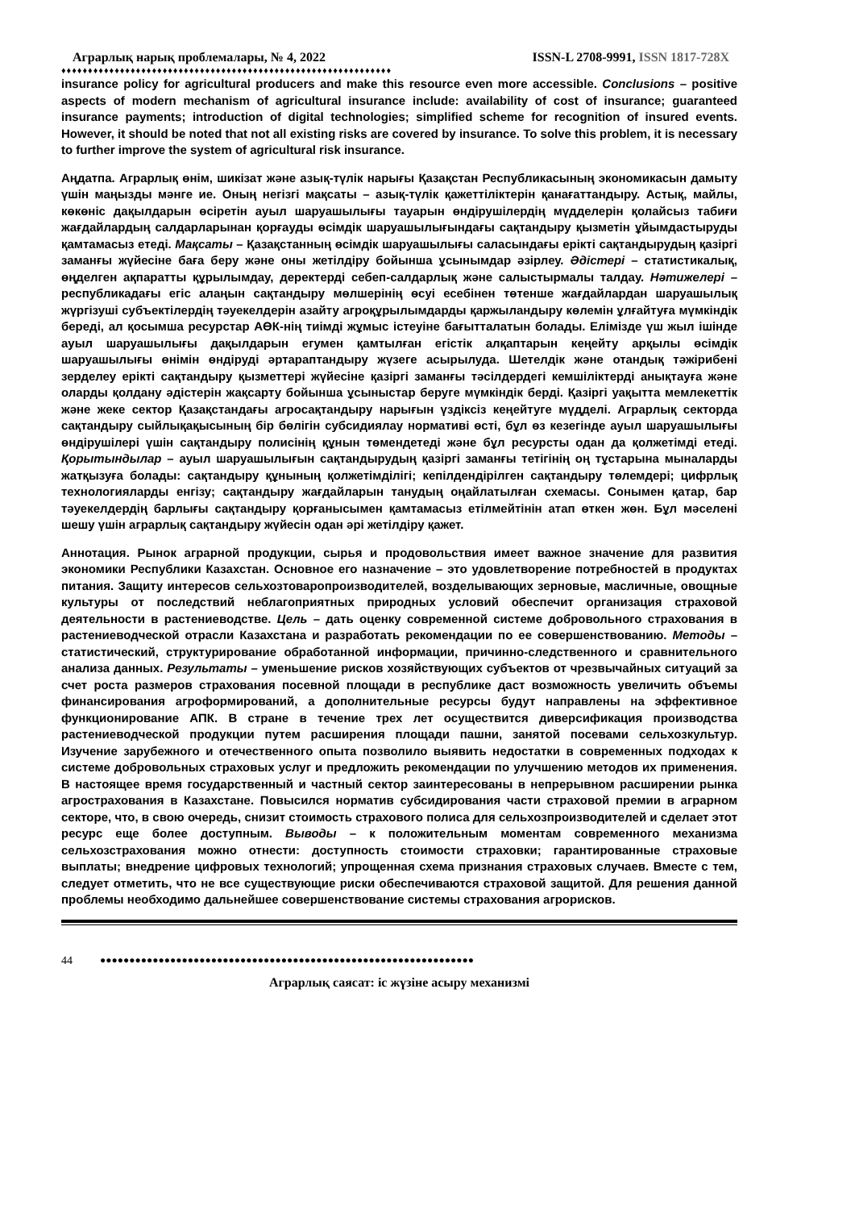Аграрлық нарық проблемалары, № 4, 2022 ISSN-L 2708-9991, ISSN 1817-728X
♦♦♦♦♦♦♦♦♦♦♦♦♦♦♦♦♦♦♦♦♦♦♦♦♦♦♦♦♦♦♦♦♦♦♦♦♦♦♦♦♦♦♦♦♦♦♦♦♦♦♦♦♦♦♦♦♦♦♦♦♦♦
insurance policy for agricultural producers and make this resource even more accessible. Conclusions – positive aspects of modern mechanism of agricultural insurance include: availability of cost of insurance; guaranteed insurance payments; introduction of digital technologies; simplified scheme for recognition of insured events. However, it should be noted that not all existing risks are covered by insurance. To solve this problem, it is necessary to further improve the system of agricultural risk insurance.
Аңдатпа. Аграрлық өнім, шикізат және азық-түлік нарығы Қазақстан Республикасының экономикасын дамыту үшін маңызды мәнге ие. Оның негізгі мақсаты – азық-түлік қажеттіліктерін қанағаттандыру. Астық, майлы, көкөніс дақылдарын өсіретін ауыл шаруашылығы тауарын өндірушілердің мүдделерін қолайсыз табиғи жағдайлардың салдарларынан қорғауды өсімдік шаруашылығындағы сақтандыру қызметін ұйымдастыруды қамтамасыз етеді. Мақсаты – Қазақстанның өсімдік шаруашылығы саласындағы ерікті сақтандырудың қазіргі заманғы жүйесіне баға беру және оны жетілдіру бойынша ұсынымдар әзірлеу. Әдістері – статистикалық, өңделген ақпаратты құрылымдау, деректерді себеп-салдарлық және салыстырмалы талдау. Нәтижелері – республикадағы егіс алаңын сақтандыру мөлшерінің өсуі есебінен төтенше жағдайлардан шаруашылық жүргізуші субъектілердің тәуекелдерін азайту агроқұрылымдарды қаржыландыру көлемін ұлғайтуға мүмкіндік береді, ал қосымша ресурстар АӨК-нің тиімді жұмыс істеуіне бағытталатын болады. Елімізде үш жыл ішінде ауыл шаруашылығы дақылдарын егумен қамтылған егістік алқаптарын кеңейту арқылы өсімдік шаруашылығы өнімін өндіруді әртараптандыру жүзеге асырылуда. Шетелдік және отандық тәжірибені зерделеу ерікті сақтандыру қызметтері жүйесіне қазіргі заманғы тәсілдердегі кемшіліктерді анықтауға және оларды қолдану әдістерін жақсарту бойынша ұсыныстар беруге мүмкіндік берді. Қазіргі уақытта мемлекеттік және жеке сектор Қазақстандағы агросақтандыру нарығын үздіксіз кеңейтуге мүдделі. Аграрлық секторда сақтандыру сыйлықақысының бір бөлігін субсидиялау нормативі өсті, бұл өз кезегінде ауыл шаруашылығы өндірушілері үшін сақтандыру полисінің құнын төмендетеді және бұл ресурсты одан да қолжетімді етеді. Қорытындылар – ауыл шаруашылығын сақтандырудың қазіргі заманғы тетігінің оң тұстарына мыналарды жатқызуға болады: сақтандыру құнының қолжетімділігі; кепілдендірілген сақтандыру төлемдері; цифрлық технологияларды енгізу; сақтандыру жағдайларын танудың оңайлатылған схемасы. Сонымен қатар, бар тәуекелдердің барлығы сақтандыру қорғанысымен қамтамасыз етілмейтінін атап өткен жөн. Бұл мәселені шешу үшін аграрлық сақтандыру жүйесін одан әрі жетілдіру қажет.
Аннотация. Рынок аграрной продукции, сырья и продовольствия имеет важное значение для развития экономики Республики Казахстан. Основное его назначение – это удовлетворение потребностей в продуктах питания. Защиту интересов сельхозтоваропроизводителей, возделывающих зерновые, масличные, овощные культуры от последствий неблагоприятных природных условий обеспечит организация страховой деятельности в растениеводстве. Цель – дать оценку современной системе добровольного страхования в растениеводческой отрасли Казахстана и разработать рекомендации по ее совершенствованию. Методы – статистический, структурирование обработанной информации, причинно-следственного и сравнительного анализа данных. Результаты – уменьшение рисков хозяйствующих субъектов от чрезвычайных ситуаций за счет роста размеров страхования посевной площади в республике даст возможность увеличить объемы финансирования агроформирований, а дополнительные ресурсы будут направлены на эффективное функционирование АПК. В стране в течение трех лет осуществится диверсификация производства растениеводческой продукции путем расширения площади пашни, занятой посевами сельхозкультур. Изучение зарубежного и отечественного опыта позволило выявить недостатки в современных подходах к системе добровольных страховых услуг и предложить рекомендации по улучшению методов их применения. В настоящее время государственный и частный сектор заинтересованы в непрерывном расширении рынка агрострахования в Казахстане. Повысился норматив субсидирования части страховой премии в аграрном секторе, что, в свою очередь, снизит стоимость страхового полиса для сельхозпроизводителей и сделает этот ресурс еще более доступным. Выводы – к положительным моментам современного механизма сельхозстрахования можно отнести: доступность стоимости страховки; гарантированные страховые выплаты; внедрение цифровых технологий; упрощенная схема признания страховых случаев. Вместе с тем, следует отметить, что не все существующие риски обеспечиваются страховой защитой. Для решения данной проблемы необходимо дальнейшее совершенствование системы страхования агрорисков.
44 ●●●●●●●●●●●●●●●●●●●●●●●●●●●●●●●●●●●●●●●●●●●●●●●●●●●●●●●●●●●●●●●●
Аграрлық саясат: іс жүзіне асыру механизмі